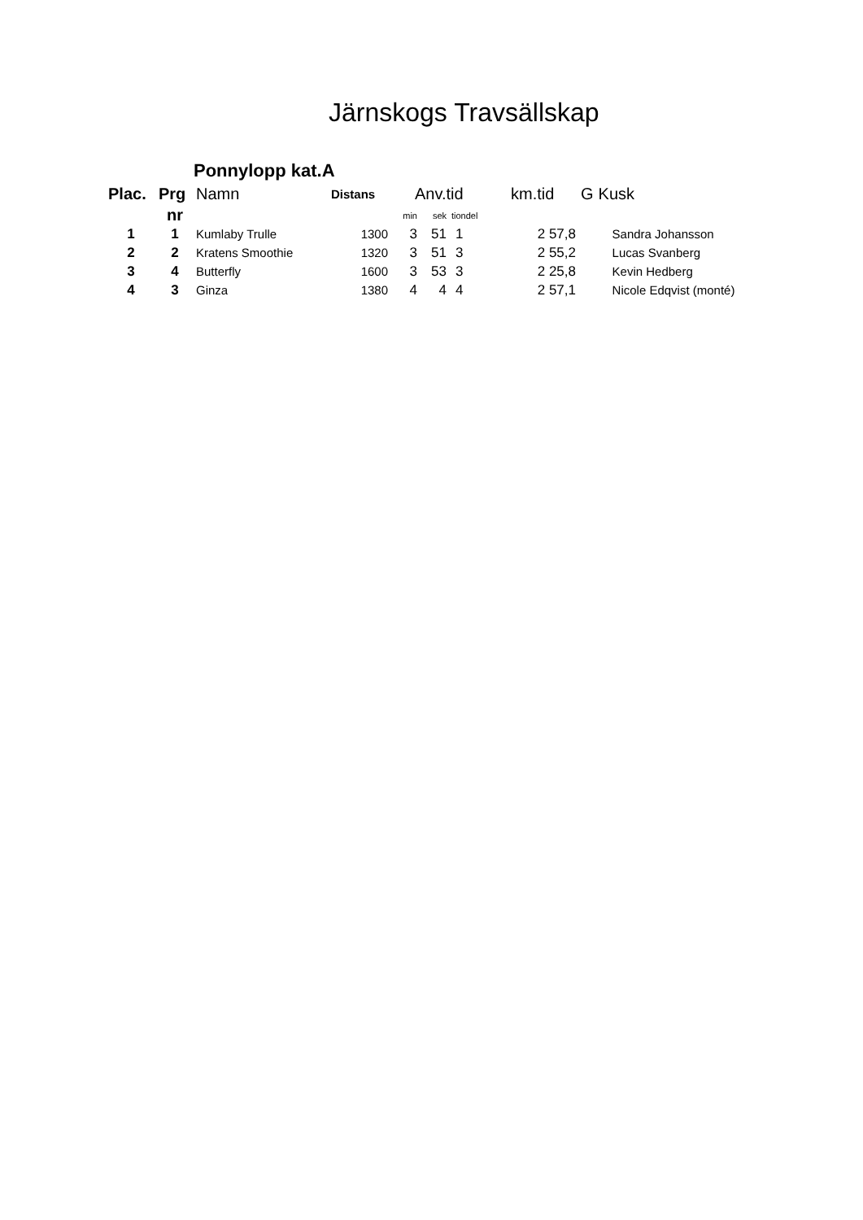Järnskogs Travsällskap
Ponnylopp kat.A
| Plac. | Prg | Namn | Distans | Anv.tid | | | km.tid | G | Kusk |
| --- | --- | --- | --- | --- | --- | --- | --- | --- | --- |
| | nr | | | min | sek | tiondel | | | |
| 1 | 1 | Kumlaby Trulle | 1300 | 3 | 51 | 1 | 2 57,8 | | Sandra Johansson |
| 2 | 2 | Kratens Smoothie | 1320 | 3 | 51 | 3 | 2 55,2 | | Lucas Svanberg |
| 3 | 4 | Butterfly | 1600 | 3 | 53 | 3 | 2 25,8 | | Kevin Hedberg |
| 4 | 3 | Ginza | 1380 | 4 | 4 | 4 | 2 57,1 | | Nicole Edqvist (monté) |